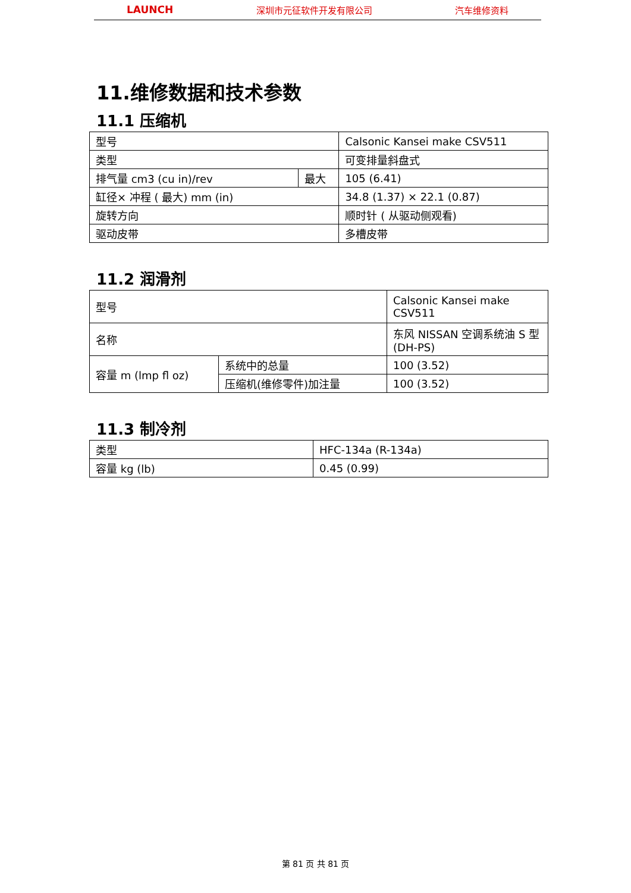LAUNCH 深圳市元征软件开发有限公司 汽车维修资料
11.维修数据和技术参数
11.1 压缩机
| 型号 | | Calsonic Kansei make CSV511 |
| 类型 | | 可变排量斜盘式 |
| 排气量 cm3 (cu in)/rev | 最大 | 105 (6.41) |
| 缸径× 冲程 ( 最大) mm (in) | | 34.8 (1.37) × 22.1 (0.87) |
| 旋转方向 | | 顺时针 ( 从驱动侧观看) |
| 驱动皮带 | | 多槽皮带 |
11.2 润滑剂
| 型号 | | Calsonic Kansei make CSV511 |
| 名称 | | 东风 NISSAN 空调系统油 S 型 (DH-PS) |
| 容量 m (lmp fl oz) | 系统中的总量 | 100 (3.52) |
| | 压缩机(维修零件)加注量 | 100 (3.52) |
11.3 制冷剂
| 类型 | HFC-134a (R-134a) |
| 容量 kg (lb) | 0.45 (0.99) |
第 81 页 共 81 页